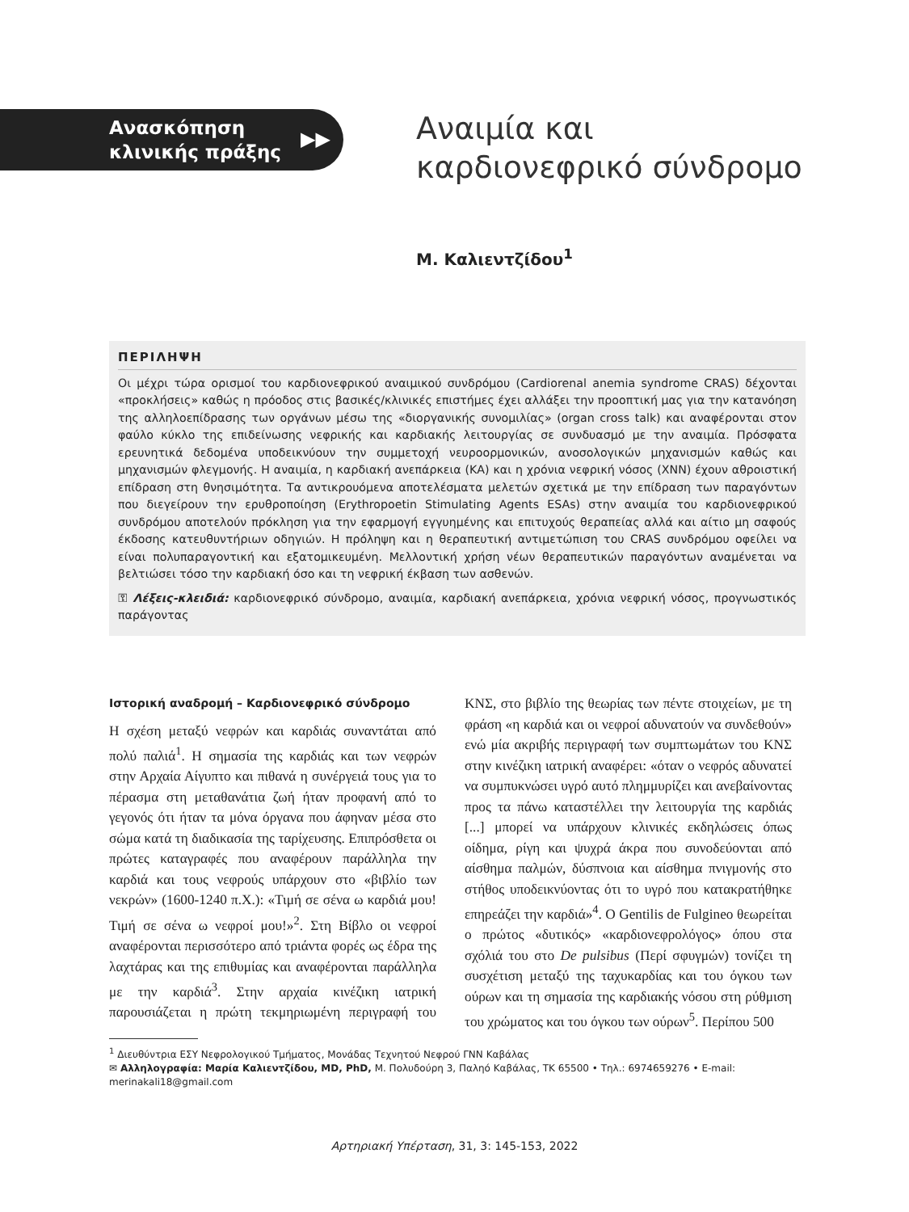Ανασκόπηση κλινικής πράξης
▶▶
Αναιμία και
καρδιονεφρικό σύνδρομο
Μ. Καλιεντζίδου<sup>1</sup>
ΠΕΡΙΛΗΨΗ
Οι μέχρι τώρα ορισμοί του καρδιονεφρικού αναιμικού συνδρόμου (Cardiorenal anemia syndrome CRAS) δέχονται «προκλήσεις» καθώς η πρόοδος στις βασικές/κλινικές επιστήμες έχει αλλάξει την προοπτική μας για την κατανόηση της αλληλοεπίδρασης των οργάνων μέσω της «διοργανικής συνομιλίας» (organ cross talk) και αναφέρονται στον φαύλο κύκλο της επιδείνωσης νεφρικής και καρδιακής λειτουργίας σε συνδυασμό με την αναιμία. Πρόσφατα ερευνητικά δεδομένα υποδεικνύουν την συμμετοχή νευροορμονικών, ανοσολογικών μηχανισμών καθώς και μηχανισμών φλεγμονής. Η αναιμία, η καρδιακή ανεπάρκεια (ΚΑ) και η χρόνια νεφρική νόσος (ΧΝΝ) έχουν αθροιστική επίδραση στη θνησιμότητα. Τα αντικρουόμενα αποτελέσματα μελετών σχετικά με την επίδραση των παραγόντων που διεγείρουν την ερυθροποίηση (Erythropoetin Stimulating Agents ESAs) στην αναιμία του καρδιονεφρικού συνδρόμου αποτελούν πρόκληση για την εφαρμογή εγγυημένης και επιτυχούς θεραπείας αλλά και αίτιο μη σαφούς έκδοσης κατευθυντήριων οδηγιών. Η πρόληψη και η θεραπευτική αντιμετώπιση του CRAS συνδρόμου οφείλει να είναι πολυπαραγοντική και εξατομικευμένη. Μελλοντική χρήση νέων θεραπευτικών παραγόντων αναμένεται να βελτιώσει τόσο την καρδιακή όσο και τη νεφρική έκβαση των ασθενών.
⚿ Λέξεις-κλειδιά: καρδιονεφρικό σύνδρομο, αναιμία, καρδιακή ανεπάρκεια, χρόνια νεφρική νόσος, προγνωστικός παράγοντας
Ιστορική αναδρομή – Καρδιονεφρικό σύνδρομο
Η σχέση μεταξύ νεφρών και καρδιάς συναντάται από πολύ παλιά<sup>1</sup>. Η σημασία της καρδιάς και των νεφρών στην Αρχαία Αίγυπτο και πιθανά η συνέργειά τους για το πέρασμα στη μεταθανάτια ζωή ήταν προφανή από το γεγονός ότι ήταν τα μόνα όργανα που άφηναν μέσα στο σώμα κατά τη διαδικασία της ταρίχευσης. Επιπρόσθετα οι πρώτες καταγραφές που αναφέρουν παράλληλα την καρδιά και τους νεφρούς υπάρχουν στο «βιβλίο των νεκρών» (1600-1240 π.Χ.): «Τιμή σε σένα ω καρδιά μου! Τιμή σε σένα ω νεφροί μου!»<sup>2</sup>. Στη Βίβλο οι νεφροί αναφέρονται περισσότερο από τριάντα φορές ως έδρα της λαχτάρας και της επιθυμίας και αναφέρονται παράλληλα με την καρδιά<sup>3</sup>. Στην αρχαία κινέζικη ιατρική παρουσιάζεται η πρώτη τεκμηριωμένη περιγραφή του ΚΝΣ, στο βιβλίο της θεωρίας των πέντε στοιχείων, με τη φράση «η καρδιά και οι νεφροί αδυνατούν να συνδεθούν» ενώ μία ακριβής περιγραφή των συμπτωμάτων του ΚΝΣ στην κινέζικη ιατρική αναφέρει: «όταν ο νεφρός αδυνατεί να συμπυκνώσει υγρό αυτό πλημμυρίζει και ανεβαίνοντας προς τα πάνω καταστέλλει την λειτουργία της καρδιάς [...] μπορεί να υπάρχουν κλινικές εκδηλώσεις όπως οίδημα, ρίγη και ψυχρά άκρα που συνοδεύονται από αίσθημα παλμών, δύσπνοια και αίσθημα πνιγμονής στο στήθος υποδεικνύοντας ότι το υγρό που κατακρατήθηκε επηρεάζει την καρδιά»<sup>4</sup>. Ο Gentilis de Fulgineo θεωρείται ο πρώτος «δυτικός» «καρδιονεφρολόγος» όπου στα σχόλιά του στο De pulsibus (Περί σφυγμών) τονίζει τη συσχέτιση μεταξύ της ταχυκαρδίας και του όγκου των ούρων και τη σημασία της καρδιακής νόσου στη ρύθμιση του χρώματος και του όγκου των ούρων<sup>5</sup>. Περίπου 500
<sup>1</sup> Διευθύντρια ΕΣΥ Νεφρολογικού Τμήματος, Μονάδας Τεχνητού Νεφρού ΓΝΝ Καβάλας
✉ Αλληλογραφία: Μαρία Καλιεντζίδου, MD, PhD, Μ. Πολυδούρη 3, Παληό Καβάλας, ΤΚ 65500 • Τηλ.: 6974659276 • E-mail: merinakali18@gmail.com
Αρτηριακή Υπέρταση, 31, 3: 145-153, 2022